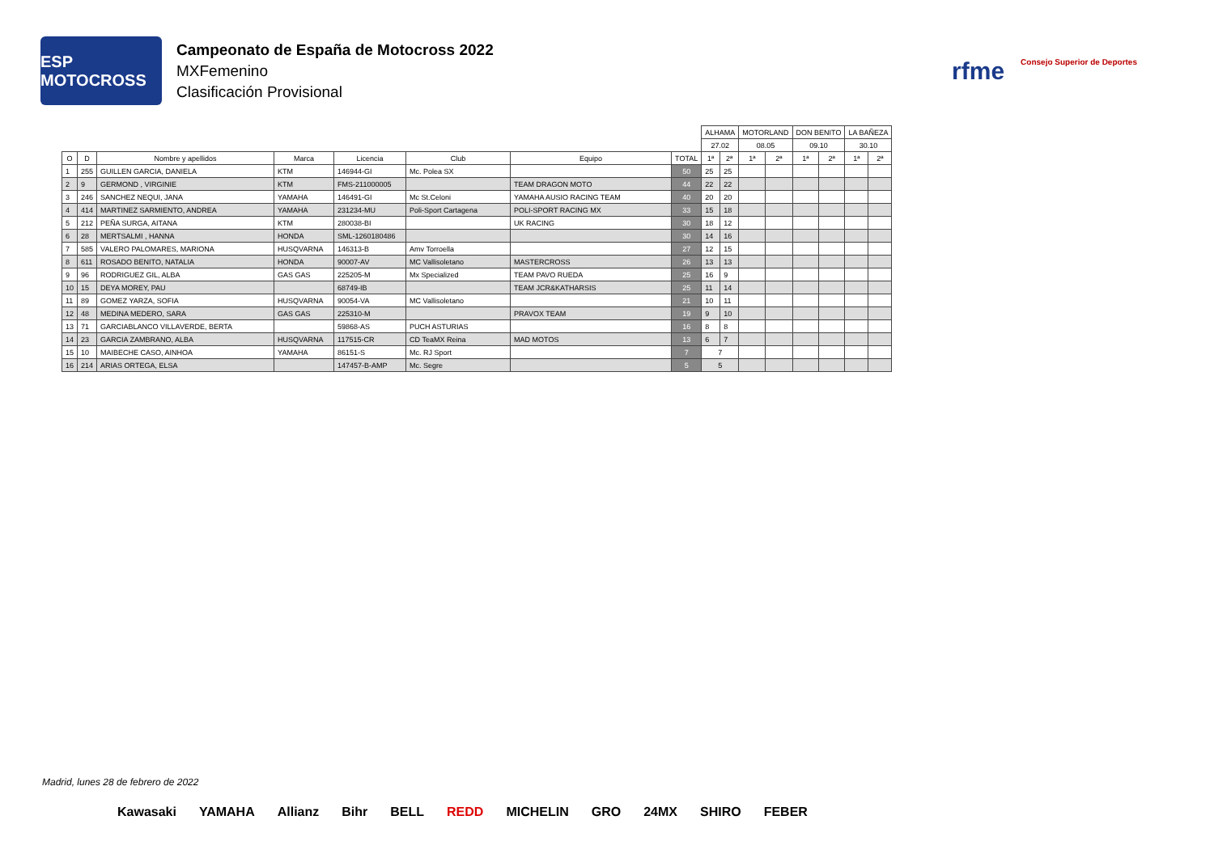ESP MOTOCROSS
Campeonato de España de Motocross 2022
MXFemenino
Clasificación Provisional
rfme Consejo Superior de Deportes
| | | | | | | | | ALHAMA | | MOTORLAND | | DON BENITO | | LA BAÑEZA | |
| --- | --- | --- | --- | --- | --- | --- | --- | --- | --- | --- | --- | --- | --- | --- | --- |
| | | | | | | | | 27.02 | | 08.05 | | 09.10 | | 30.10 | |
| O | D | Nombre y apellidos | Marca | Licencia | Club | Equipo | TOTAL | 1ª | 2ª | 1ª | 2ª | 1ª | 2ª | 1ª | 2ª |
| 1 | 255 | GUILLEN GARCIA, DANIELA | KTM | 146944-GI | Mc. Polea SX | | 50 | 25 | 25 | | | | | | |
| 2 | 9 | GERMOND , VIRGINIE | KTM | FMS-211000005 | | TEAM DRAGON MOTO | 44 | 22 | 22 | | | | | | |
| 3 | 246 | SANCHEZ NEQUI, JANA | YAMAHA | 146491-GI | Mc St.Celoni | YAMAHA AUSIO RACING TEAM | 40 | 20 | 20 | | | | | | |
| 4 | 414 | MARTINEZ SARMIENTO, ANDREA | YAMAHA | 231234-MU | Poli-Sport Cartagena | POLI-SPORT RACING MX | 33 | 15 | 18 | | | | | | |
| 5 | 212 | PEÑA SURGA, AITANA | KTM | 280038-BI | | UK RACING | 30 | 18 | 12 | | | | | | |
| 6 | 28 | MERTSALMI , HANNA | HONDA | SML-1260180486 | | | 30 | 14 | 16 | | | | | | |
| 7 | 585 | VALERO PALOMARES, MARIONA | HUSQVARNA | 146313-B | Amv Torroella | | 27 | 12 | 15 | | | | | | |
| 8 | 611 | ROSADO BENITO, NATALIA | HONDA | 90007-AV | MC Vallisoletano | MASTERCROSS | 26 | 13 | 13 | | | | | | |
| 9 | 96 | RODRIGUEZ GIL, ALBA | GAS GAS | 225205-M | Mx Specialized | TEAM PAVO RUEDA | 25 | 16 | 9 | | | | | | |
| 10 | 15 | DEYA MOREY, PAU | | 68749-IB | | TEAM JCR&KATHARSIS | 25 | 11 | 14 | | | | | | |
| 11 | 89 | GOMEZ YARZA, SOFIA | HUSQVARNA | 90054-VA | MC Vallisoletano | | 21 | 10 | 11 | | | | | | |
| 12 | 48 | MEDINA MEDERO, SARA | GAS GAS | 225310-M | | PRAVOX TEAM | 19 | 9 | 10 | | | | | | |
| 13 | 71 | GARCIABLANCO VILLAVERDE, BERTA | | 59868-AS | PUCH ASTURIAS | | 16 | 8 | 8 | | | | | | |
| 14 | 23 | GARCIA ZAMBRANO, ALBA | HUSQVARNA | 117515-CR | CD TeaMX Reina | MAD MOTOS | 13 | 6 | 7 | | | | | | |
| 15 | 10 | MAIBECHE CASO, AINHOA | YAMAHA | 86151-S | Mc. RJ Sport | | 7 | 7 | | | | | | | |
| 16 | 214 | ARIAS ORTEGA, ELSA | | 147457-B-AMP | Mc. Segre | | 5 | 5 | | | | | | | |
Madrid, lunes 28 de febrero de 2022
Kawasaki YAMAHA Allianz Bihr BELL REDD MICHELIN GRO 24MX SHIRO FEBER